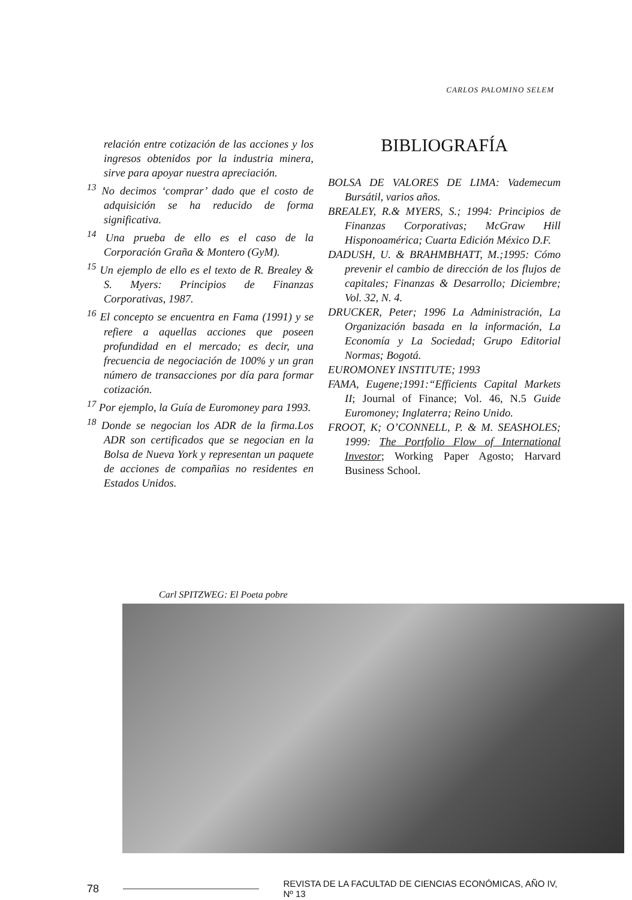CARLOS PALOMINO SELEM
relación entre cotización de las acciones y los ingresos obtenidos por la industria minera, sirve para apoyar nuestra apreciación.
<sup>13</sup> No decimos ‘comprar’ dado que el costo de adquisición se ha reducido de forma significativa.
<sup>14</sup> Una prueba de ello es el caso de la Corporación Graña & Montero (GyM).
<sup>15</sup> Un ejemplo de ello es el texto de R. Brealey & S. Myers: Principios de Finanzas Corporativas, 1987.
<sup>16</sup> El concepto se encuentra en Fama (1991) y se refiere a aquellas acciones que poseen profundidad en el mercado; es decir, una frecuencia de negociación de 100% y un gran número de transacciones por día para formar cotización.
<sup>17</sup> Por ejemplo, la Guía de Euromoney para 1993.
<sup>18</sup> Donde se negocian los ADR de la firma.Los ADR son certificados que se negocian en la Bolsa de Nueva York y representan un paquete de acciones de compañias no residentes en Estados Unidos.
BIBLIOGRAFÍA
BOLSA DE VALORES DE LIMA: Vademecum Bursátil, varios años.
BREALEY, R.& MYERS, S.; 1994: Principios de Finanzas Corporativas; McGraw Hill Hisponoamérica; Cuarta Edición México D.F.
DADUSH, U. & BRAHMBHATT, M.;1995: Cómo prevenir el cambio de dirección de los flujos de capitales; Finanzas & Desarrollo; Diciembre; Vol. 32, N. 4.
DRUCKER, Peter; 1996 La Administración, La Organización basada en la información, La Economía y La Sociedad; Grupo Editorial Normas; Bogotá.
EUROMONEY INSTITUTE; 1993
FAMA, Eugene;1991:“Efficients Capital Markets II; Journal of Finance; Vol. 46, N.5 Guide Euromoney; Inglaterra; Reino Unido.
FROOT, K; O’CONNELL, P. & M. SEASHOLES; 1999: The Portfolio Flow of International Investor; Working Paper Agosto; Harvard Business School.
Carl SPITZWEG: El Poeta pobre
78 REVISTA DE LA FACULTAD DE CIENCIAS ECONÓMICAS, AÑO IV, Nº 13